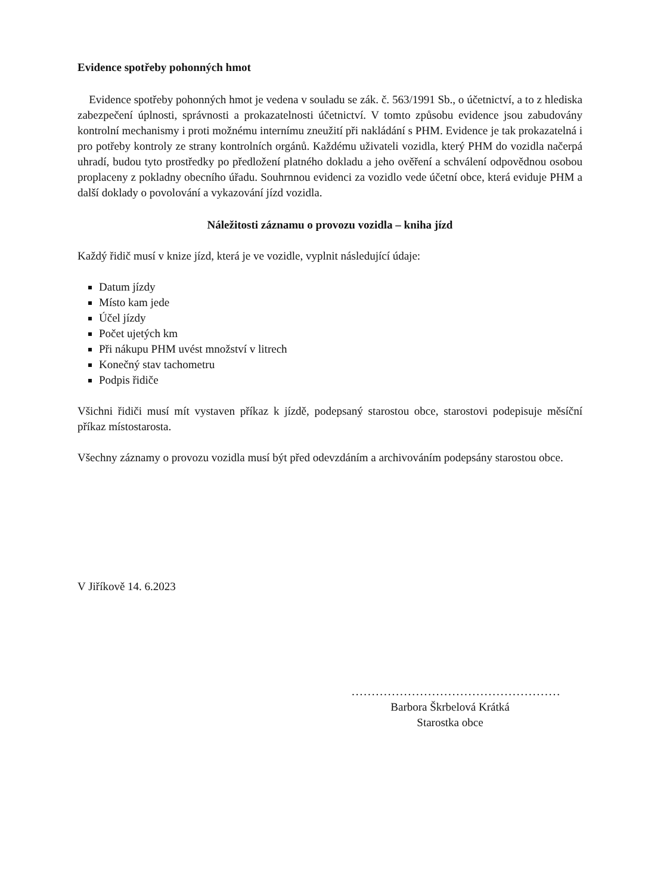Evidence spotřeby pohonných hmot
Evidence spotřeby pohonných hmot je vedena v souladu se zák. č. 563/1991 Sb., o účetnictví, a to z hlediska zabezpečení úplnosti, správnosti a prokazatelnosti účetnictví. V tomto způsobu evidence jsou zabudovány kontrolní mechanismy i proti možnému internímu zneužití při nakládání s PHM. Evidence je tak prokazatelná i pro potřeby kontroly ze strany kontrolních orgánů. Každému uživateli vozidla, který PHM do vozidla načerpá uhradí, budou tyto prostředky po předložení platného dokladu a jeho ověření a schválení odpovědnou osobou proplaceny z pokladny obecního úřadu. Souhrnnou evidenci za vozidlo vede účetní obce, která eviduje PHM a další doklady o povolování a vykazování jízd vozidla.
Náležitosti záznamu o provozu vozidla – kniha jízd
Každý řidič musí v knize jízd, která je ve vozidle, vyplnit následující údaje:
Datum jízdy
Místo kam jede
Účel jízdy
Počet ujetých km
Při nákupu PHM uvést množství v litrech
Konečný stav tachometru
Podpis řidiče
Všichni řidiči musí mít vystaven příkaz k jízdě, podepsaný starostou obce, starostovi podepisuje měsíční příkaz místostarosta.
Všechny záznamy o provozu vozidla musí být před odevzdáním a archivováním podepsány starostou obce.
V Jiříkově 14. 6.2023
....................................................
Barbora Škrbelová Krátká
Starostka obce